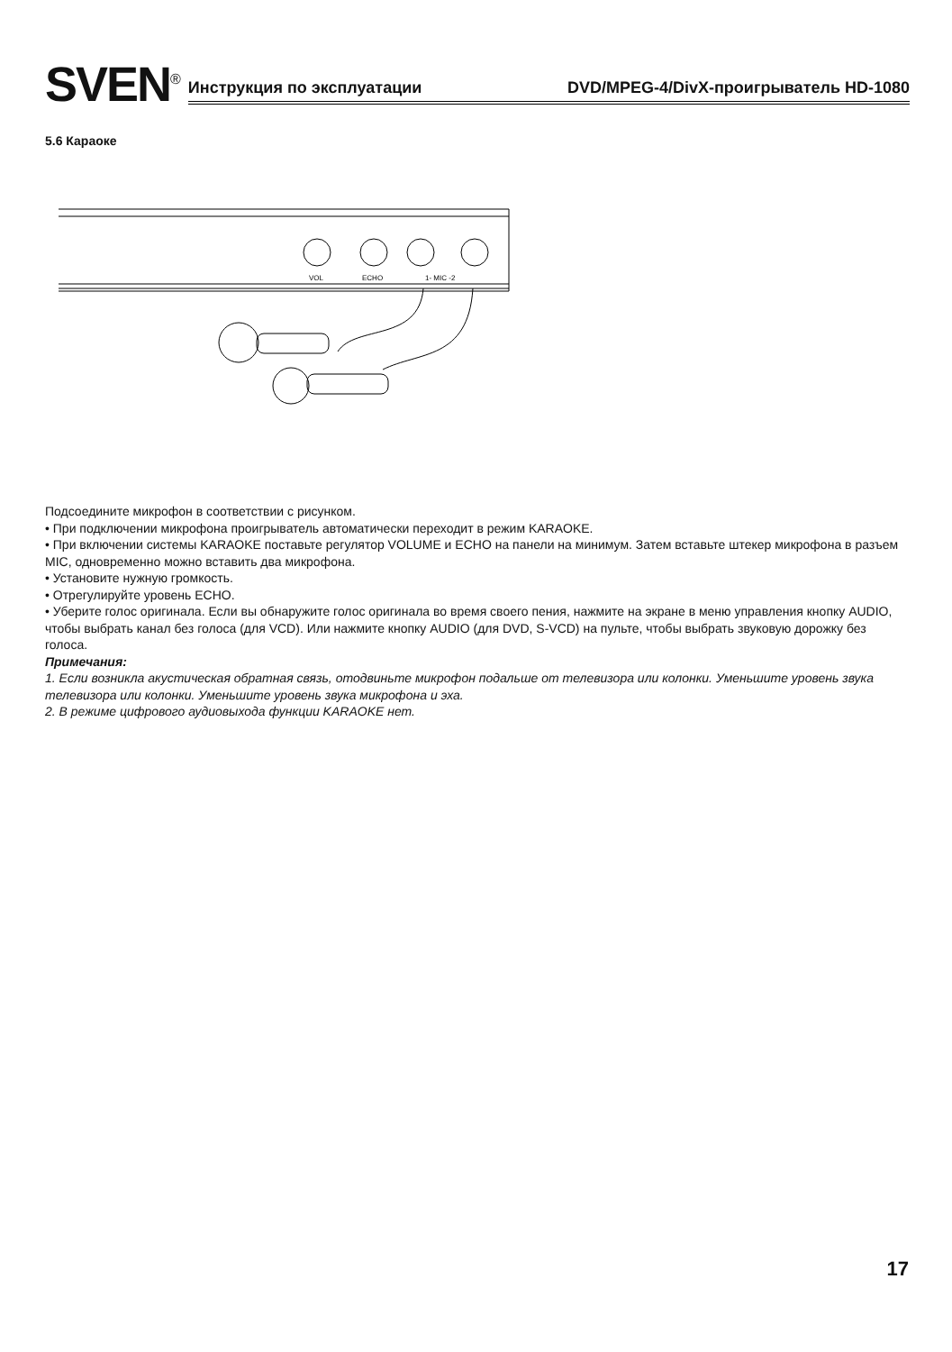SVEN<sup>®</sup>
Инструкция по эксплуатации DVD/MPEG-4/DivX-проигрыватель HD-1080
5.6 Караоке
VOL
ECHO
1- MIC -2
Подсоедините микрофон в соответствии с рисунком.
• При подключении микрофона проигрыватель автоматически переходит в режим KARAOKE.
• При включении системы KARAOKE поставьте регулятор VOLUME и ECHO на панели на минимум. Затем вставьте штекер микрофона в разъем MIC, одновременно можно вставить два микрофона.
• Установите нужную громкость.
• Отрегулируйте уровень ECHO.
• Уберите голос оригинала. Если вы обнаружите голос оригинала во время своего пения, нажмите на экране в меню управления кнопку AUDIO, чтобы выбрать канал без голоса (для VCD). Или нажмите кнопку AUDIO (для DVD, S-VCD) на пульте, чтобы выбрать звуковую дорожку без голоса.
Примечания:
1. Если возникла акустическая обратная связь, отодвиньте микрофон подальше от телевизора или колонки. Уменьшите уровень звука телевизора или колонки. Уменьшите уровень звука микрофона и эха.
2. В режиме цифрового аудиовыхода функции KARAOKE нет.
17